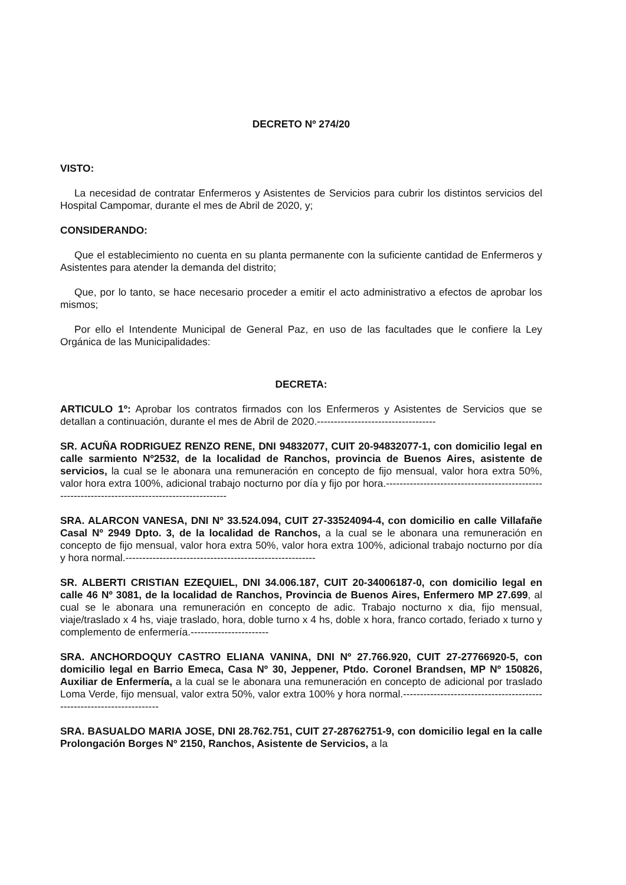DECRETO Nº 274/20
VISTO:
La necesidad de contratar Enfermeros y Asistentes de Servicios para cubrir los distintos servicios del Hospital Campomar, durante el mes de Abril de 2020, y;
CONSIDERANDO:
Que el establecimiento no cuenta en su planta permanente con la suficiente cantidad de Enfermeros y Asistentes para atender la demanda del distrito;
Que, por lo tanto, se hace necesario proceder a emitir el acto administrativo a efectos de aprobar los mismos;
Por ello el Intendente Municipal de General Paz, en uso de las facultades que le confiere la Ley Orgánica de las Municipalidades:
DECRETA:
ARTICULO 1º: Aprobar los contratos firmados con los Enfermeros y Asistentes de Servicios que se detallan a continuación, durante el mes de Abril de 2020.-----------------------------------
SR. ACUÑA RODRIGUEZ RENZO RENE, DNI 94832077, CUIT 20-94832077-1, con domicilio legal en calle sarmiento Nº2532, de la localidad de Ranchos, provincia de Buenos Aires, asistente de servicios, la cual se le abonara una remuneración en concepto de fijo mensual, valor hora extra 50%, valor hora extra 100%, adicional trabajo nocturno por día y fijo por hora.-----------------------------------------------------------------------------------------------
SRA. ALARCON VANESA, DNI Nº 33.524.094, CUIT 27-33524094-4, con domicilio en calle Villafañe Casal Nº 2949 Dpto. 3, de la localidad de Ranchos, a la cual se le abonara una remuneración en concepto de fijo mensual, valor hora extra 50%, valor hora extra 100%, adicional trabajo nocturno por día y hora normal.--------------------------------------------------------
SR. ALBERTI CRISTIAN EZEQUIEL, DNI 34.006.187, CUIT 20-34006187-0, con domicilio legal en calle 46 Nº 3081, de la localidad de Ranchos, Provincia de Buenos Aires, Enfermero MP 27.699, al cual se le abonara una remuneración en concepto de adic. Trabajo nocturno x dia, fijo mensual, viaje/traslado x 4 hs, viaje traslado, hora, doble turno x 4 hs, doble x hora, franco cortado, feriado x turno y complemento de enfermería.-----------------------
SRA. ANCHORDOQUY CASTRO ELIANA VANINA, DNI Nº 27.766.920, CUIT 27-27766920-5, con domicilio legal en Barrio Emeca, Casa Nº 30, Jeppener, Ptdo. Coronel Brandsen, MP Nº 150826, Auxiliar de Enfermería, a la cual se le abonara una remuneración en concepto de adicional por traslado Loma Verde, fijo mensual, valor extra 50%, valor extra 100% y hora normal.----------------------------------------------------------------------
SRA. BASUALDO MARIA JOSE, DNI 28.762.751, CUIT 27-28762751-9, con domicilio legal en la calle Prolongación Borges Nº 2150, Ranchos, Asistente de Servicios, a la